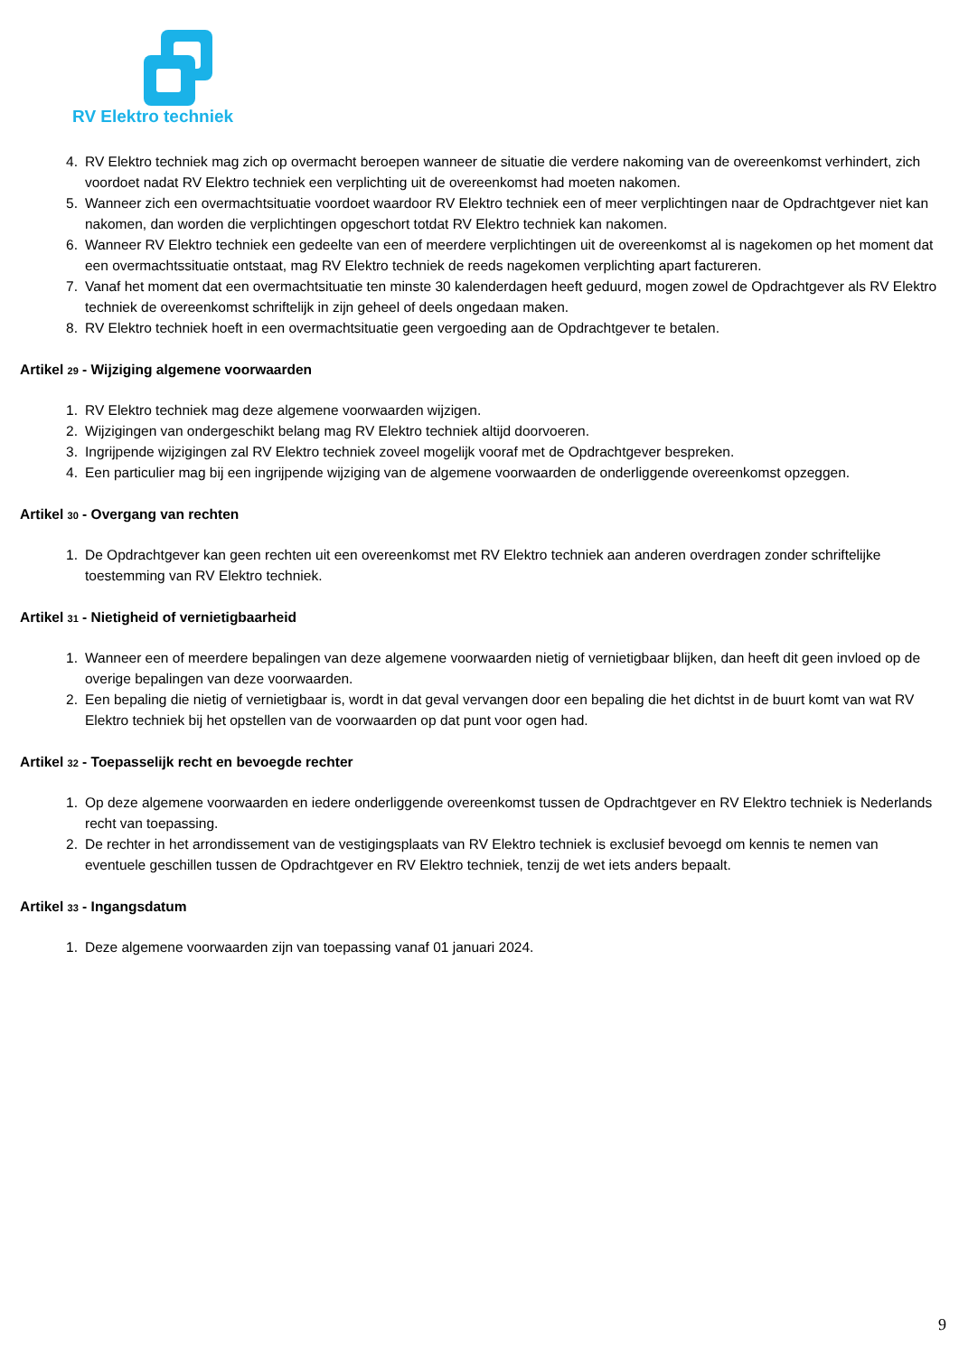RV Elektro techniek
4. RV Elektro techniek mag zich op overmacht beroepen wanneer de situatie die verdere nakoming van de overeenkomst verhindert, zich voordoet nadat RV Elektro techniek een verplichting uit de overeenkomst had moeten nakomen.
5. Wanneer zich een overmachtsituatie voordoet waardoor RV Elektro techniek een of meer verplichtingen naar de Opdrachtgever niet kan nakomen, dan worden die verplichtingen opgeschort totdat RV Elektro techniek kan nakomen.
6. Wanneer RV Elektro techniek een gedeelte van een of meerdere verplichtingen uit de overeenkomst al is nagekomen op het moment dat een overmachtssituatie ontstaat, mag RV Elektro techniek de reeds nagekomen verplichting apart factureren.
7. Vanaf het moment dat een overmachtsituatie ten minste 30 kalenderdagen heeft geduurd, mogen zowel de Opdrachtgever als RV Elektro techniek de overeenkomst schriftelijk in zijn geheel of deels ongedaan maken.
8. RV Elektro techniek hoeft in een overmachtsituatie geen vergoeding aan de Opdrachtgever te betalen.
Artikel 29 - Wijziging algemene voorwaarden
1. RV Elektro techniek mag deze algemene voorwaarden wijzigen.
2. Wijzigingen van ondergeschikt belang mag RV Elektro techniek altijd doorvoeren.
3. Ingrijpende wijzigingen zal RV Elektro techniek zoveel mogelijk vooraf met de Opdrachtgever bespreken.
4. Een particulier mag bij een ingrijpende wijziging van de algemene voorwaarden de onderliggende overeenkomst opzeggen.
Artikel 30 - Overgang van rechten
1. De Opdrachtgever kan geen rechten uit een overeenkomst met RV Elektro techniek aan anderen overdragen zonder schriftelijke toestemming van RV Elektro techniek.
Artikel 31 - Nietigheid of vernietigbaarheid
1. Wanneer een of meerdere bepalingen van deze algemene voorwaarden nietig of vernietigbaar blijken, dan heeft dit geen invloed op de overige bepalingen van deze voorwaarden.
2. Een bepaling die nietig of vernietigbaar is, wordt in dat geval vervangen door een bepaling die het dichtst in de buurt komt van wat RV Elektro techniek bij het opstellen van de voorwaarden op dat punt voor ogen had.
Artikel 32 - Toepasselijk recht en bevoegde rechter
1. Op deze algemene voorwaarden en iedere onderliggende overeenkomst tussen de Opdrachtgever en RV Elektro techniek is Nederlands recht van toepassing.
2. De rechter in het arrondissement van de vestigingsplaats van RV Elektro techniek is exclusief bevoegd om kennis te nemen van eventuele geschillen tussen de Opdrachtgever en RV Elektro techniek, tenzij de wet iets anders bepaalt.
Artikel 33 - Ingangsdatum
1. Deze algemene voorwaarden zijn van toepassing vanaf 01 januari 2024.
9